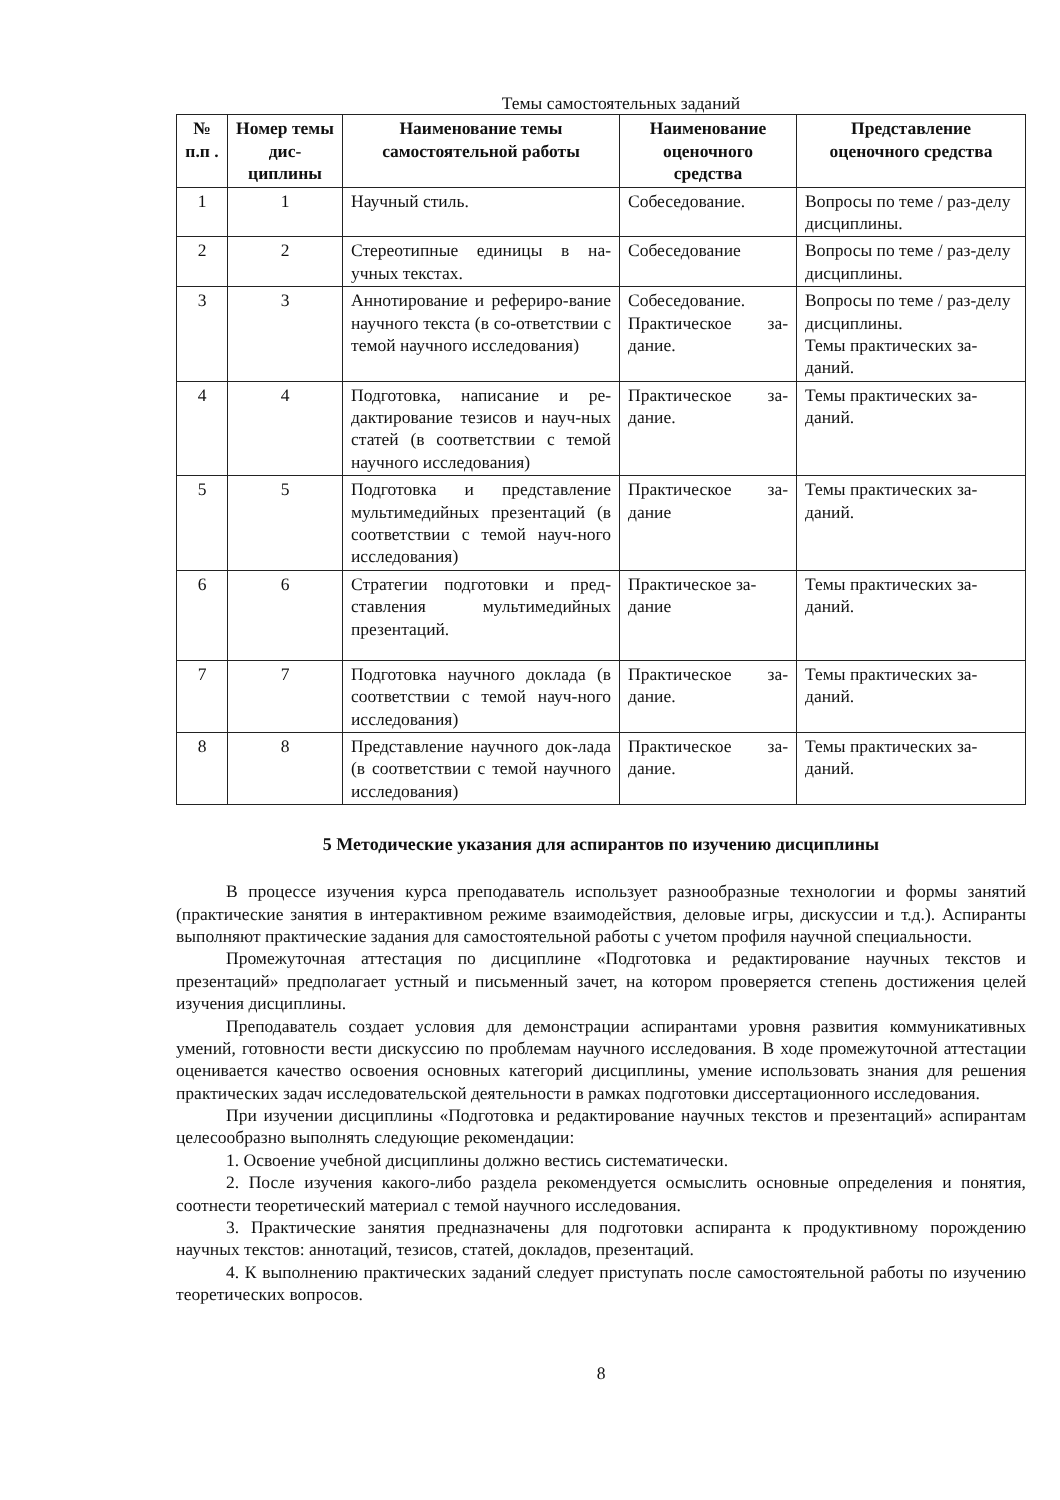Темы самостоятельных заданий
| № п.п . | Номер темы дис-циплины | Наименование темы самостоятельной работы | Наименование оценочного средства | Представление оценочного средства |
| --- | --- | --- | --- | --- |
| 1 | 1 | Научный стиль. | Собеседование. | Вопросы по теме / раз-делу дисциплины. |
| 2 | 2 | Стереотипные единицы в на-учных текстах. | Собеседование | Вопросы по теме / раз-делу дисциплины. |
| 3 | 3 | Аннотирование и рефериро-вание научного текста (в со-ответствии с темой научного исследования) | Собеседование. Практическое за-дание. | Вопросы по теме / раз-делу дисциплины. Темы практических за-даний. |
| 4 | 4 | Подготовка, написание и ре-дактирование тезисов и науч-ных статей (в соответствии с темой научного исследования) | Практическое за-дание. | Темы практических за-даний. |
| 5 | 5 | Подготовка и представление мультимедийных презентаций (в соответствии с темой науч-ного исследования) | Практическое за-дание | Темы практических за-даний. |
| 6 | 6 | Стратегии подготовки и пред-ставления мультимедийных презентаций. | Практическое за-дание | Темы практических за-даний. |
| 7 | 7 | Подготовка научного доклада (в соответствии с темой науч-ного исследования) | Практическое за-дание. | Темы практических за-даний. |
| 8 | 8 | Представление научного док-лада (в соответствии с темой научного исследования) | Практическое за-дание. | Темы практических за-даний. |
5 Методические указания для аспирантов по изучению дисциплины
В процессе изучения курса преподаватель использует разнообразные технологии и формы занятий (практические занятия в интерактивном режиме взаимодействия, деловые игры, дискуссии и т.д.). Аспиранты выполняют практические задания для самостоятельной работы с учетом профиля научной специальности.
Промежуточная аттестация по дисциплине «Подготовка и редактирование научных текстов и презентаций» предполагает устный и письменный зачет, на котором проверяется степень достижения целей изучения дисциплины.
Преподаватель создает условия для демонстрации аспирантами уровня развития коммуникативных умений, готовности вести дискуссию по проблемам научного исследования. В ходе промежуточной аттестации оценивается качество освоения основных категорий дисциплины, умение использовать знания для решения практических задач исследовательской деятельности в рамках подготовки диссертационного исследования.
При изучении дисциплины «Подготовка и редактирование научных текстов и презентаций» аспирантам целесообразно выполнять следующие рекомендации:
1. Освоение учебной дисциплины должно вестись систематически.
2. После изучения какого-либо раздела рекомендуется осмыслить основные определения и понятия, соотнести теоретический материал с темой научного исследования.
3. Практические занятия предназначены для подготовки аспиранта к продуктивному порождению научных текстов: аннотаций, тезисов, статей, докладов, презентаций.
4. К выполнению практических заданий следует приступать после самостоятельной работы по изучению теоретических вопросов.
8